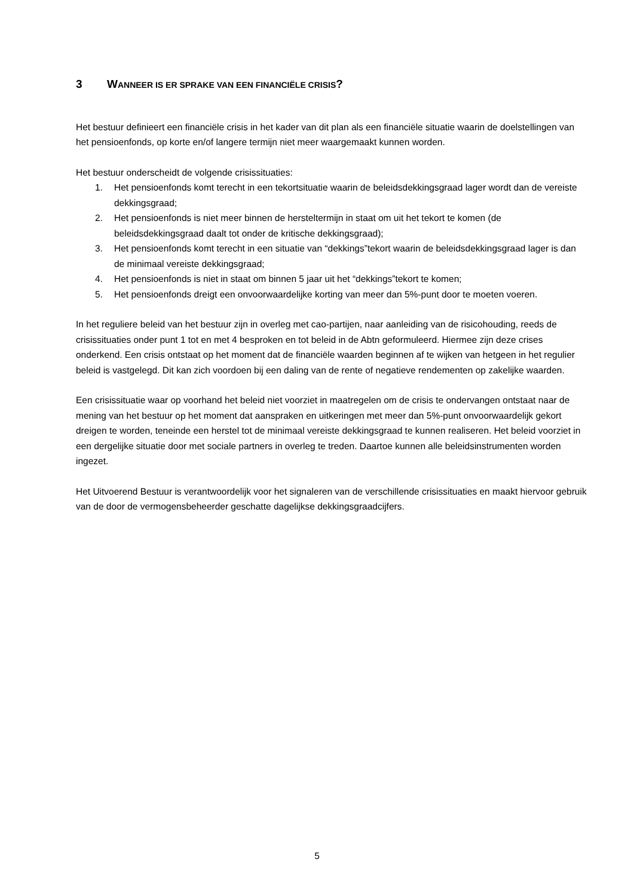3 WANNEER IS ER SPRAKE VAN EEN FINANCIËLE CRISIS?
Het bestuur definieert een financiële crisis in het kader van dit plan als een financiële situatie waarin de doelstellingen van het pensioenfonds, op korte en/of langere termijn niet meer waargemaakt kunnen worden.
Het bestuur onderscheidt de volgende crisissituaties:
1. Het pensioenfonds komt terecht in een tekortsituatie waarin de beleidsdekkingsgraad lager wordt dan de vereiste dekkingsgraad;
2. Het pensioenfonds is niet meer binnen de hersteltermijn in staat om uit het tekort te komen (de beleidsdekkingsgraad daalt tot onder de kritische dekkingsgraad);
3. Het pensioenfonds komt terecht in een situatie van “dekkings”tekort waarin de beleidsdekkingsgraad lager is dan de minimaal vereiste dekkingsgraad;
4. Het pensioenfonds is niet in staat om binnen 5 jaar uit het “dekkings”tekort te komen;
5. Het pensioenfonds dreigt een onvoorwaardelijke korting van meer dan 5%-punt door te moeten voeren.
In het reguliere beleid van het bestuur zijn in overleg met cao-partijen, naar aanleiding van de risicohouding, reeds de crisissituaties onder punt 1 tot en met 4 besproken en tot beleid in de Abtn geformuleerd. Hiermee zijn deze crises onderkend. Een crisis ontstaat op het moment dat de financiële waarden beginnen af te wijken van hetgeen in het regulier beleid is vastgelegd. Dit kan zich voordoen bij een daling van de rente of negatieve rendementen op zakelijke waarden.
Een crisissituatie waar op voorhand het beleid niet voorziet in maatregelen om de crisis te ondervangen ontstaat naar de mening van het bestuur op het moment dat aanspraken en uitkeringen met meer dan 5%-punt onvoorwaardelijk gekort dreigen te worden, teneinde een herstel tot de minimaal vereiste dekkingsgraad te kunnen realiseren. Het beleid voorziet in een dergelijke situatie door met sociale partners in overleg te treden. Daartoe kunnen alle beleidsinstrumenten worden ingezet.
Het Uitvoerend Bestuur is verantwoordelijk voor het signaleren van de verschillende crisissituaties en maakt hiervoor gebruik van de door de vermogensbeheerder geschatte dagelijkse dekkingsgraadcijfers.
5